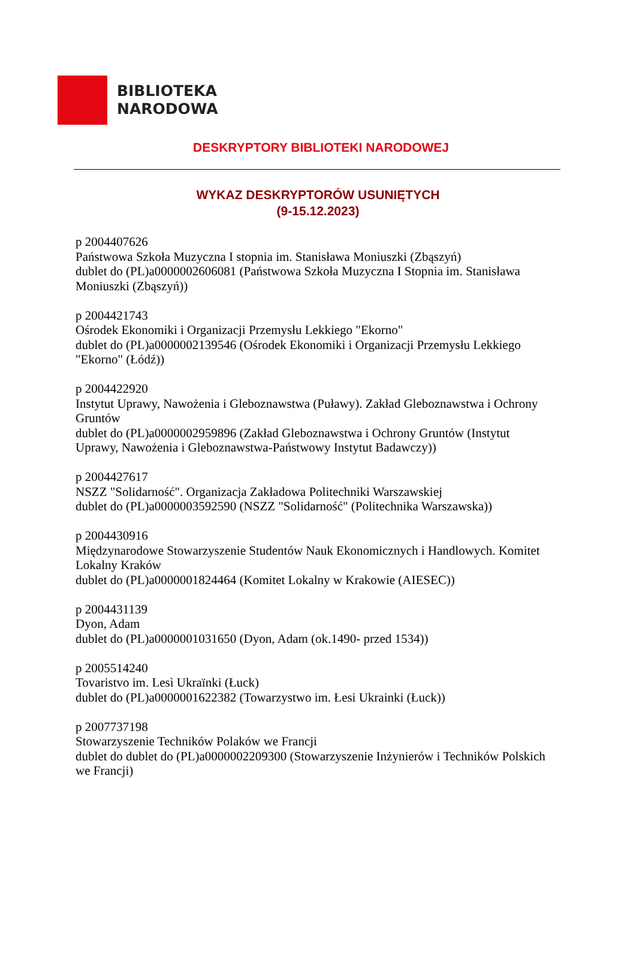BIBLIOTEKA
NARODOWA
DESKRYPTORY BIBLIOTEKI NARODOWEJ
WYKAZ DESKRYPTORÓW USUNIĘTYCH
(9-15.12.2023)
p 2004407626
Państwowa Szkoła Muzyczna I stopnia im. Stanisława Moniuszki (Zbąszyń)
dublet do (PL)a0000002606081 (Państwowa Szkoła Muzyczna I Stopnia im. Stanisława Moniuszki (Zbąszyń))
p 2004421743
Ośrodek Ekonomiki i Organizacji Przemysłu Lekkiego "Ekorno"
dublet do (PL)a0000002139546 (Ośrodek Ekonomiki i Organizacji Przemysłu Lekkiego "Ekorno" (Łódź))
p 2004422920
Instytut Uprawy, Nawożenia i Gleboznawstwa (Puławy). Zakład Gleboznawstwa i Ochrony Gruntów
dublet do (PL)a0000002959896 (Zakład Gleboznawstwa i Ochrony Gruntów (Instytut Uprawy, Nawożenia i Gleboznawstwa-Państwowy Instytut Badawczy))
p 2004427617
NSZZ "Solidarność". Organizacja Zakładowa Politechniki Warszawskiej
dublet do (PL)a0000003592590 (NSZZ "Solidarność" (Politechnika Warszawska))
p 2004430916
Międzynarodowe Stowarzyszenie Studentów Nauk Ekonomicznych i Handlowych. Komitet Lokalny Kraków
dublet do (PL)a0000001824464 (Komitet Lokalny w Krakowie (AIESEC))
p 2004431139
Dyon, Adam
dublet do (PL)a0000001031650 (Dyon, Adam (ok.1490- przed 1534))
p 2005514240
Tovaristvo im. Lesì Ukraïnki (Łuck)
dublet do (PL)a0000001622382 (Towarzystwo im. Łesi Ukrainki (Łuck))
p 2007737198
Stowarzyszenie Techników Polaków we Francji
dublet do dublet do (PL)a0000002209300 (Stowarzyszenie Inżynierów i Techników Polskich we Francji)